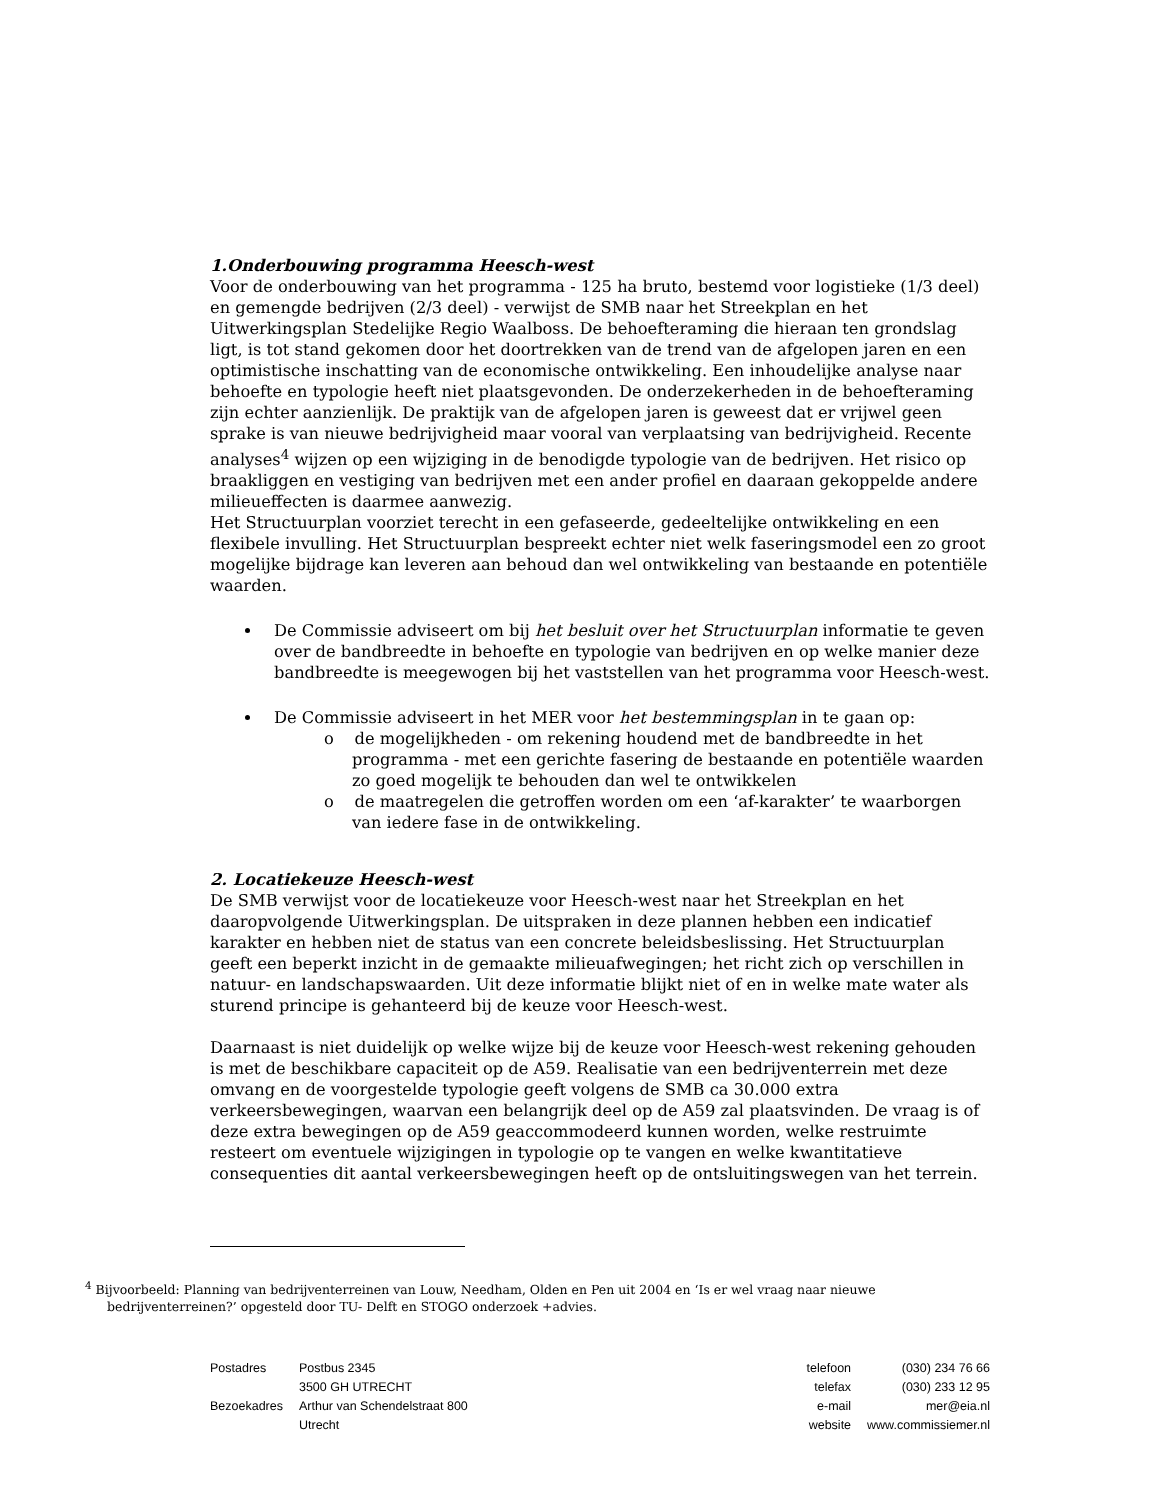1.Onderbouwing programma Heesch-west
Voor de onderbouwing van het programma - 125 ha bruto, bestemd voor logistieke (1/3 deel) en gemengde bedrijven (2/3 deel) - verwijst de SMB naar het Streekplan en het Uitwerkingsplan Stedelijke Regio Waalboss. De behoefteraming die hieraan ten grondslag ligt, is tot stand gekomen door het doortrekken van de trend van de afgelopen jaren en een optimistische inschatting van de economische ontwikkeling. Een inhoudelijke analyse naar behoefte en typologie heeft niet plaatsgevonden. De onderzekerheden in de behoefteraming zijn echter aanzienlijk. De praktijk van de afgelopen jaren is geweest dat er vrijwel geen sprake is van nieuwe bedrijvigheid maar vooral van verplaatsing van bedrijvigheid. Recente analyses<sup>4</sup> wijzen op een wijziging in de benodigde typologie van de bedrijven. Het risico op braakliggen en vestiging van bedrijven met een ander profiel en daaraan gekoppelde andere milieueffecten is daarmee aanwezig.
Het Structuurplan voorziet terecht in een gefaseerde, gedeeltelijke ontwikkeling en een flexibele invulling. Het Structuurplan bespreekt echter niet welk faseringsmodel een zo groot mogelijke bijdrage kan leveren aan behoud dan wel ontwikkeling van bestaande en potentiële waarden.
De Commissie adviseert om bij het besluit over het Structuurplan informatie te geven over de bandbreedte in behoefte en typologie van bedrijven en op welke manier deze bandbreedte is meegewogen bij het vaststellen van het programma voor Heesch-west.
De Commissie adviseert in het MER voor het bestemmingsplan in te gaan op:
o de mogelijkheden - om rekening houdend met de bandbreedte in het programma - met een gerichte fasering de bestaande en potentiële waarden zo goed mogelijk te behouden dan wel te ontwikkelen
o de maatregelen die getroffen worden om een ‘af-karakter’ te waarborgen van iedere fase in de ontwikkeling.
2. Locatiekeuze Heesch-west
De SMB verwijst voor de locatiekeuze voor Heesch-west naar het Streekplan en het daaropvolgende Uitwerkingsplan. De uitspraken in deze plannen hebben een indicatief karakter en hebben niet de status van een concrete beleidsbeslissing. Het Structuurplan geeft een beperkt inzicht in de gemaakte milieuafwegingen; het richt zich op verschillen in natuur- en landschapswaarden. Uit deze informatie blijkt niet of en in welke mate water als sturend principe is gehanteerd bij de keuze voor Heesch-west.
Daarnaast is niet duidelijk op welke wijze bij de keuze voor Heesch-west rekening gehouden is met de beschikbare capaciteit op de A59. Realisatie van een bedrijventerrein met deze omvang en de voorgestelde typologie geeft volgens de SMB ca 30.000 extra verkeersbewegingen, waarvan een belangrijk deel op de A59 zal plaatsvinden. De vraag is of deze extra bewegingen op de A59 geaccommodeerd kunnen worden, welke restruimte resteert om eventuele wijzigingen in typologie op te vangen en welke kwantitatieve consequenties dit aantal verkeersbewegingen heeft op de ontsluitingswegen van het terrein.
<sup>4</sup> Bijvoorbeeld: Planning van bedrijventerreinen van Louw, Needham, Olden en Pen uit 2004 en ‘Is er wel vraag naar nieuwe bedrijventerreinen?’ opgesteld door TU- Delft en STOGO onderzoek +advies.
| Postadres | Postbus 2345 |
| | 3500 GH UTRECHT |
| Bezoekadres | Arthur van Schendelstraat 800 |
| | Utrecht |
| telefoon | (030) 234 76 66 |
| telefax | (030) 233 12 95 |
| e-mail | mer@eia.nl |
| website | www.commissiemer.nl |